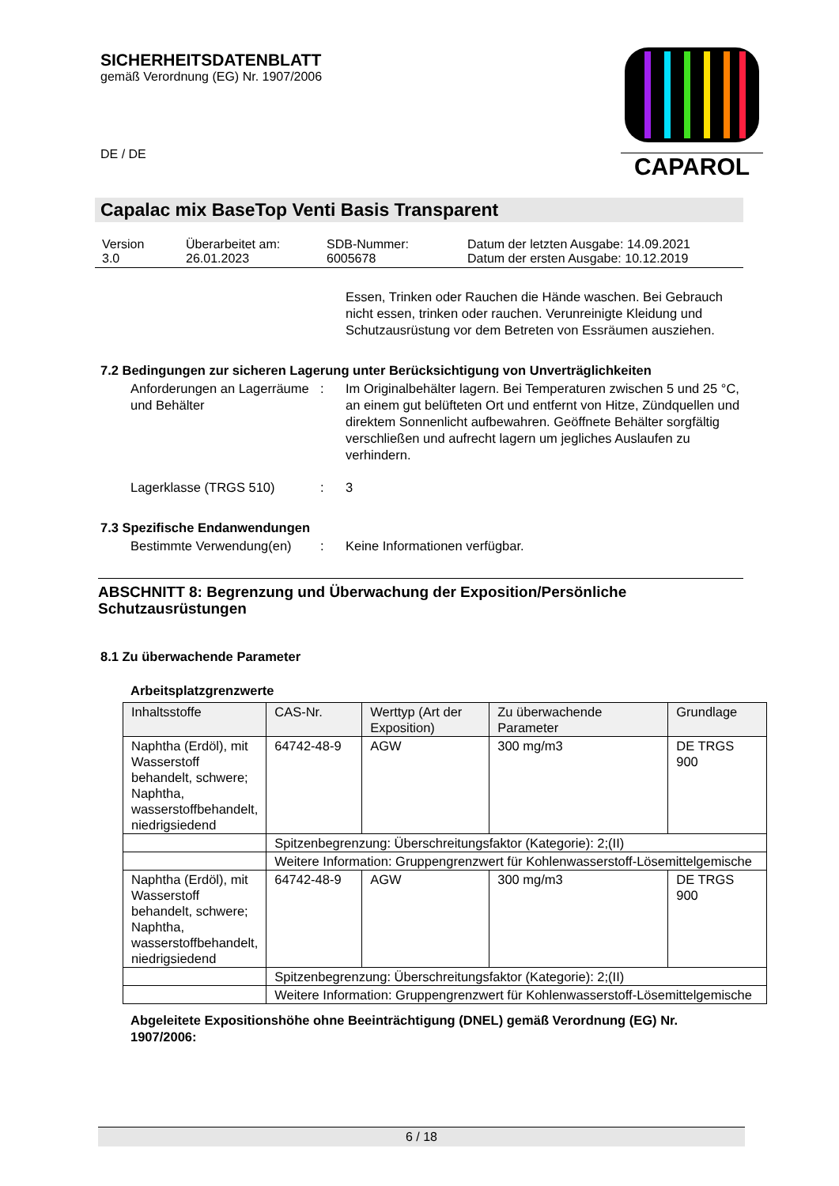SICHERHEITSDATENBLATT
gemäß Verordnung (EG) Nr. 1907/2006
DE / DE
CAPAROL
Capalac mix BaseTop Venti Basis Transparent
| Version 3.0 | Überarbeitet am: 26.01.2023 | SDB-Nummer: 6005678 | Datum der letzten Ausgabe: 14.09.2021 Datum der ersten Ausgabe: 10.12.2019 |
Essen, Trinken oder Rauchen die Hände waschen. Bei Gebrauch nicht essen, trinken oder rauchen. Verunreinigte Kleidung und Schutzausrüstung vor dem Betreten von Essräumen ausziehen.
7.2 Bedingungen zur sicheren Lagerung unter Berücksichtigung von Unverträglichkeiten
Anforderungen an Lagerräume und Behälter
: Im Originalbehälter lagern. Bei Temperaturen zwischen 5 und 25 °C, an einem gut belüfteten Ort und entfernt von Hitze, Zündquellen und direktem Sonnenlicht aufbewahren. Geöffnete Behälter sorgfältig verschließen und aufrecht lagern um jegliches Auslaufen zu verhindern.
Lagerklasse (TRGS 510) : 3
7.3 Spezifische Endanwendungen
Bestimmte Verwendung(en) : Keine Informationen verfügbar.
ABSCHNITT 8: Begrenzung und Überwachung der Exposition/Persönliche Schutzausrüstungen
8.1 Zu überwachende Parameter
Arbeitsplatzgrenzwerte
| Inhaltsstoffe | CAS-Nr. | Werttyp (Art der Exposition) | Zu überwachende Parameter | Grundlage |
| --- | --- | --- | --- | --- |
| Naphtha (Erdöl), mit Wasserstoff behandelt, schwere; Naphtha, wasserstoffbehandelt, niedrigsiedend | 64742-48-9 | AGW | 300 mg/m3 | DE TRGS 900 |
| | Spitzenbegrenzung: Überschreitungsfaktor (Kategorie): 2;(II) | | | |
| | Weitere Information: Gruppengrenzwert für Kohlenwasserstoff-Lösemittelgemische | | | |
| Naphtha (Erdöl), mit Wasserstoff behandelt, schwere; Naphtha, wasserstoffbehandelt, niedrigsiedend | 64742-48-9 | AGW | 300 mg/m3 | DE TRGS 900 |
| | Spitzenbegrenzung: Überschreitungsfaktor (Kategorie): 2;(II) | | | |
| | Weitere Information: Gruppengrenzwert für Kohlenwasserstoff-Lösemittelgemische | | | |
Abgeleitete Expositionshöhe ohne Beeinträchtigung (DNEL) gemäß Verordnung (EG) Nr. 1907/2006:
6 / 18